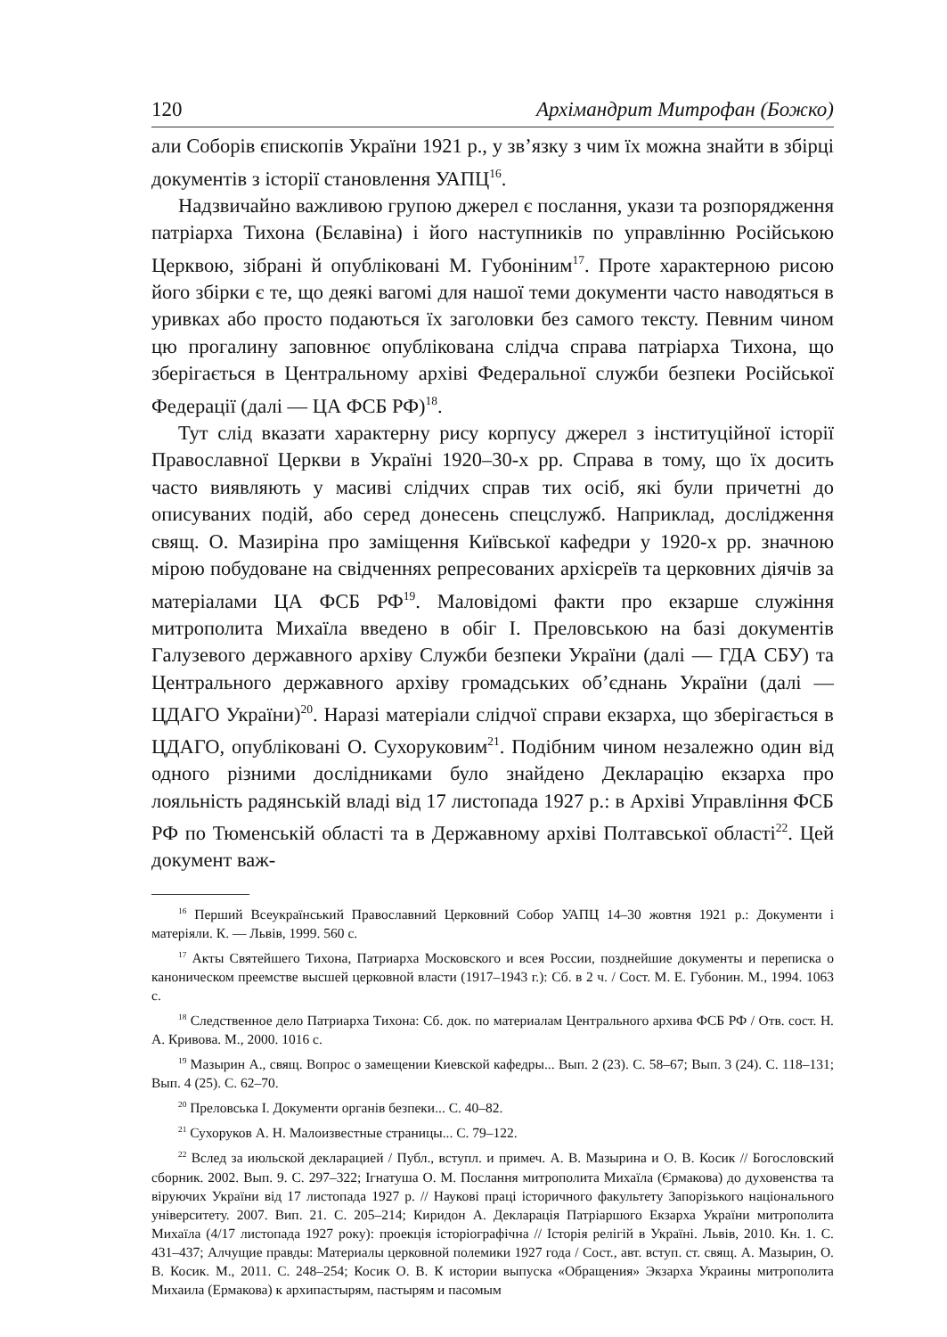120 Архімандрит Митрофан (Божко)
али Соборів єпископів України 1921 р., у зв’язку з чим їх можна знайти в збірці документів з історії становлення УАПЦ<sup>16</sup>.
Надзвичайно важливою групою джерел є послання, укази та розпорядження патріарха Тихона (Бєлавіна) і його наступників по управлінню Російською Церквою, зібрані й опубліковані М. Губоніним<sup>17</sup>. Проте характерною рисою його збірки є те, що деякі вагомі для нашої теми документи часто наводяться в уривках або просто подаються їх заголовки без самого тексту. Певним чином цю прогалину заповнює опублікована слідча справа патріарха Тихона, що зберігається в Центральному архіві Федеральної служби безпеки Російської Федерації (далі — ЦА ФСБ РФ)<sup>18</sup>.
Тут слід вказати характерну рису корпусу джерел з інституційної історії Православної Церкви в Україні 1920–30-х рр. Справа в тому, що їх досить часто виявляють у масиві слідчих справ тих осіб, які були причетні до описуваних подій, або серед донесень спецслужб. Наприклад, дослідження свящ. О. Мазиріна про заміщення Київської кафедри у 1920-х рр. значною мірою побудоване на свідченнях репресованих архієреїв та церковних діячів за матеріалами ЦА ФСБ РФ<sup>19</sup>. Маловідомі факти про екзарше служіння митрополита Михаїла введено в обіг І. Преловською на базі документів Галузевого державного архіву Служби безпеки України (далі — ГДА СБУ) та Центрального державного архіву громадських об’єднань України (далі — ЦДАГО України)<sup>20</sup>. Наразі матеріали слідчої справи екзарха, що зберігається в ЦДАГО, опубліковані О. Сухоруковим<sup>21</sup>. Подібним чином незалежно один від одного різними дослідниками було знайдено Декларацію екзарха про лояльність радянській владі від 17 листопада 1927 р.: в Архіві Управління ФСБ РФ по Тюменській області та в Державному архіві Полтавської області<sup>22</sup>. Цей документ важ-
<sup>16</sup> Перший Всеукраїнський Православний Церковний Собор УАПЦ 14–30 жовтня 1921 р.: Документи і матеріяли. К. — Львів, 1999. 560 с.
<sup>17</sup> Акты Святейшего Тихона, Патриарха Московского и всея России, позднейшие документы и переписка о каноническом преемстве высшей церковной власти (1917–1943 г.): Сб. в 2 ч. / Сост. М. Е. Губонин. М., 1994. 1063 с.
<sup>18</sup> Следственное дело Патриарха Тихона: Сб. док. по материалам Центрального архива ФСБ РФ / Отв. сост. Н. А. Кривова. М., 2000. 1016 с.
<sup>19</sup> Мазырин А., свящ. Вопрос о замещении Киевской кафедры... Вып. 2 (23). С. 58–67; Вып. 3 (24). С. 118–131; Вып. 4 (25). С. 62–70.
<sup>20</sup> Преловська І. Документи органів безпеки... С. 40–82.
<sup>21</sup> Сухоруков А. Н. Малоизвестные страницы... С. 79–122.
<sup>22</sup> Вслед за июльской декларацией / Публ., вступл. и примеч. А. В. Мазырина и О. В. Косик // Богословский сборник. 2002. Вып. 9. С. 297–322; Ігнатуша О. М. Послання митрополита Михаїла (Єрмакова) до духовенства та віруючих України від 17 листопада 1927 р. // Наукові праці історичного факультету Запорізького національного університету. 2007. Вип. 21. С. 205–214; Киридон А. Декларація Патріаршого Екзарха України митрополита Михаїла (4/17 листопада 1927 року): проекція історіографічна // Історія релігій в Україні. Львів, 2010. Кн. 1. С. 431–437; Алчущие правды: Материалы церковной полемики 1927 года / Сост., авт. вступ. ст. свящ. А. Мазырин, О. В. Косик. М., 2011. С. 248–254; Косик О. В. К истории выпуска «Обращения» Экзарха Украины митрополита Михаила (Ермакова) к архипастырям, пастырям и пасомым